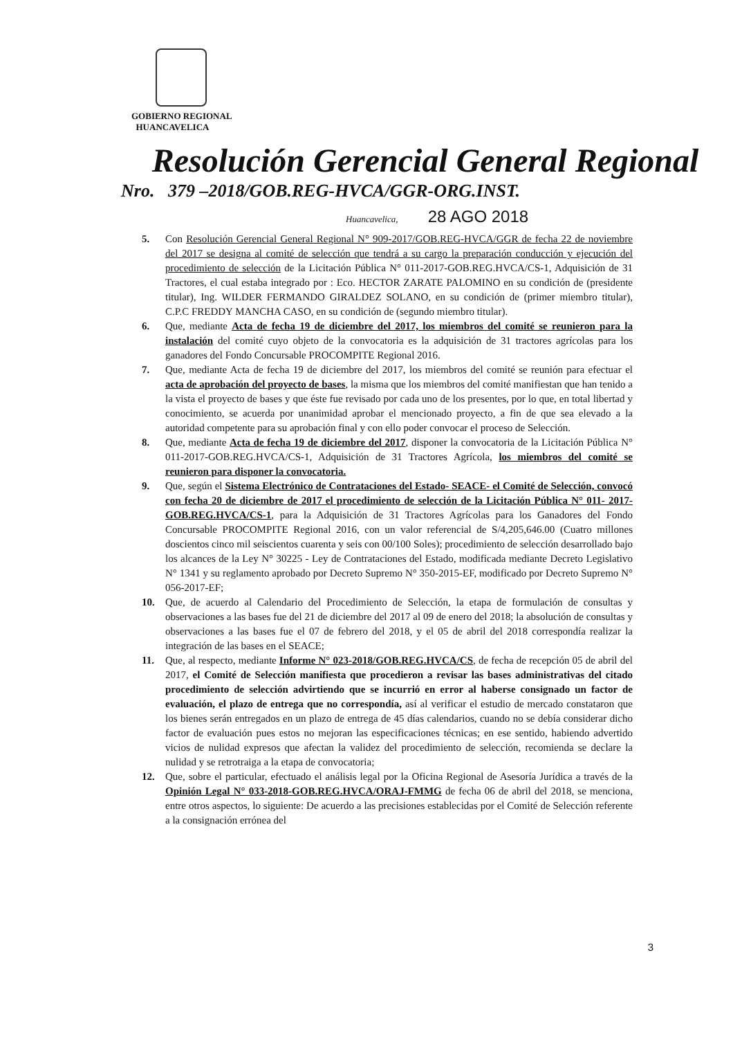GOBIERNO REGIONAL
HUANCAVELICA
Resolución Gerencial General Regional
Nro. 379 –2018/GOB.REG-HVCA/GGR-ORG.INST.
Huancavelica, 28 AGO 2018
5. Con Resolución Gerencial General Regional N° 909-2017/GOB.REG-HVCA/GGR de fecha 22 de noviembre del 2017 se designa al comité de selección que tendrá a su cargo la preparación conducción y ejecución del procedimiento de selección de la Licitación Pública N° 011-2017-GOB.REG.HVCA/CS-1, Adquisición de 31 Tractores, el cual estaba integrado por : Eco. HECTOR ZARATE PALOMINO en su condición de (presidente titular), Ing. WILDER FERMANDO GIRALDEZ SOLANO, en su condición de (primer miembro titular), C.P.C FREDDY MANCHA CASO, en su condición de (segundo miembro titular).
6. Que, mediante Acta de fecha 19 de diciembre del 2017, los miembros del comité se reunieron para la instalación del comité cuyo objeto de la convocatoria es la adquisición de 31 tractores agrícolas para los ganadores del Fondo Concursable PROCOMPITE Regional 2016.
7. Que, mediante Acta de fecha 19 de diciembre del 2017, los miembros del comité se reunión para efectuar el acta de aprobación del proyecto de bases, la misma que los miembros del comité manifiestan que han tenido a la vista el proyecto de bases y que éste fue revisado por cada uno de los presentes, por lo que, en total libertad y conocimiento, se acuerda por unanimidad aprobar el mencionado proyecto, a fin de que sea elevado a la autoridad competente para su aprobación final y con ello poder convocar el proceso de Selección.
8. Que, mediante Acta de fecha 19 de diciembre del 2017, disponer la convocatoria de la Licitación Pública N° 011-2017-GOB.REG.HVCA/CS-1, Adquisición de 31 Tractores Agrícola, los miembros del comité se reunieron para disponer la convocatoria.
9. Que, según el Sistema Electrónico de Contrataciones del Estado- SEACE- el Comité de Selección, convocó con fecha 20 de diciembre de 2017 el procedimiento de selección de la Licitación Pública N° 011- 2017-GOB.REG.HVCA/CS-1, para la Adquisición de 31 Tractores Agrícolas para los Ganadores del Fondo Concursable PROCOMPITE Regional 2016, con un valor referencial de S/4,205,646.00 (Cuatro millones doscientos cinco mil seiscientos cuarenta y seis con 00/100 Soles); procedimiento de selección desarrollado bajo los alcances de la Ley N° 30225 - Ley de Contrataciones del Estado, modificada mediante Decreto Legislativo N° 1341 y su reglamento aprobado por Decreto Supremo N° 350-2015-EF, modificado por Decreto Supremo N° 056-2017-EF;
10. Que, de acuerdo al Calendario del Procedimiento de Selección, la etapa de formulación de consultas y observaciones a las bases fue del 21 de diciembre del 2017 al 09 de enero del 2018; la absolución de consultas y observaciones a las bases fue el 07 de febrero del 2018, y el 05 de abril del 2018 correspondía realizar la integración de las bases en el SEACE;
11. Que, al respecto, mediante Informe N° 023-2018/GOB.REG.HVCA/CS, de fecha de recepción 05 de abril del 2017, el Comité de Selección manifiesta que procedieron a revisar las bases administrativas del citado procedimiento de selección advirtiendo que se incurrió en error al haberse consignado un factor de evaluación, el plazo de entrega que no correspondía, así al verificar el estudio de mercado constataron que los bienes serán entregados en un plazo de entrega de 45 días calendarios, cuando no se debía considerar dicho factor de evaluación pues estos no mejoran las especificaciones técnicas; en ese sentido, habiendo advertido vicios de nulidad expresos que afectan la validez del procedimiento de selección, recomienda se declare la nulidad y se retrotraiga a la etapa de convocatoria;
12. Que, sobre el particular, efectuado el análisis legal por la Oficina Regional de Asesoría Jurídica a través de la Opinión Legal N° 033-2018-GOB.REG.HVCA/ORAJ-FMMG de fecha 06 de abril del 2018, se menciona, entre otros aspectos, lo siguiente: De acuerdo a las precisiones establecidas por el Comité de Selección referente a la consignación errónea del
3